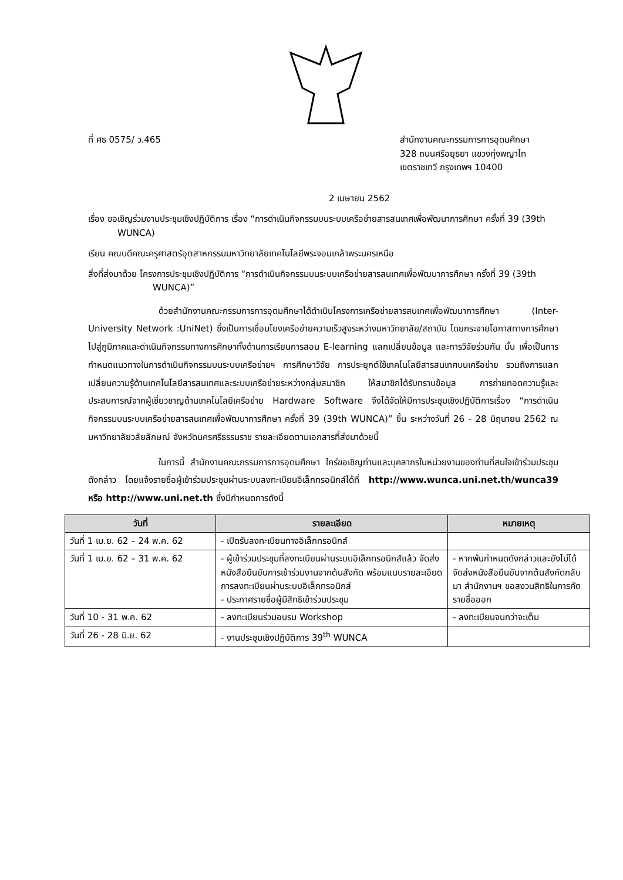ที่ ศธ 0575/ ว.465 สำนักงานคณะกรรมการการอุดมศึกษา
328 ถนนศรีอยุธยา แขวงทุ่งพญาไท
เขตราชเทวี กรุงเทพฯ 10400
2 เมษายน 2562
เรื่อง ขอเชิญร่วมงานประชุมเชิงปฏิบัติการ เรื่อง “การดำเนินกิจกรรมบนระบบเครือข่ายสารสนเทศเพื่อพัฒนาการศึกษา ครั้งที่ 39 (39th WUNCA)
เรียน คณบดีคณะครุศาสตร์อุตสาหกรรมมหาวิทยาลัยเทคโนโลยีพระจอมเกล้าพระนครเหนือ
สิ่งที่ส่งมาด้วย โครงการประชุมเชิงปฏิบัติการ “การดำเนินกิจกรรมบนระบบเครือข่ายสารสนเทศเพื่อพัฒนาการศึกษา ครั้งที่ 39 (39th WUNCA)”
ด้วยสำนักงานคณะกรรมการการอุดมศึกษาได้ดำเนินโครงการเครือข่ายสารสนเทศเพื่อพัฒนาการศึกษา (Inter-University Network :UniNet) ซึ่งเป็นการเชื่อมโยงเครือข่ายความเร็วสูงระหว่างมหาวิทยาลัย/สถาบัน โดยกระจายโอกาสทางการศึกษาไปสู่ภูมิภาคและดำเนินกิจกรรมทางการศึกษาทั้งด้านการเรียนการสอน E-learning แลกเปลี่ยนข้อมูล และการวิจัยร่วมกัน นั้น เพื่อเป็นการกำหนดแนวทางในการดำเนินกิจกรรมบนระบบเครือข่ายฯ การศึกษาวิจัย การประยุกต์ใช้เทคโนโลยีสารสนเทศบนเครือข่าย รวมถึงการแลกเปลี่ยนความรู้ด้านเทคโนโลยีสารสนเทศและระบบเครือข่ายระหว่างกลุ่มสมาชิก ให้สมาชิกได้รับทราบข้อมูล การถ่ายทอดความรู้และประสบการณ์จากผู้เชี่ยวชาญด้านเทคโนโลยีเครือข่าย Hardware Software จึงได้จัดให้มีการประชุมเชิงปฏิบัติการเรื่อง “การดำเนินกิจกรรมบนระบบเครือข่ายสารสนเทศเพื่อพัฒนาการศึกษา ครั้งที่ 39 (39th WUNCA)” ขึ้น ระหว่างวันที่ 26 - 28 มิถุนายน 2562 ณ มหาวิทยาลัยวลัยลักษณ์ จังหวัดนครศรีธรรมราช รายละเอียดตามเอกสารที่ส่งมาด้วยนี้
ในการนี้ สำนักงานคณะกรรมการการอุดมศึกษา ใคร่ขอเชิญท่านและบุคลากรในหน่วยงานของท่านที่สนใจเข้าร่วมประชุมดังกล่าว โดยแจ้งรายชื่อผู้เข้าร่วมประชุมผ่านระบบลงทะเบียนอิเล็กทรอนิกส์ได้ที่ http://www.wunca.uni.net.th/wunca39 หรือ http://www.uni.net.th ซึ่งมีกำหนดการดังนี้
| วันที่ | รายละเอียด | หมายเหตุ |
| --- | --- | --- |
| วันที่ 1 เม.ย. 62 – 24 พ.ค. 62 | - เปิดรับลงทะเบียนทางอิเล็กทรอนิกส์ | |
| วันที่ 1 เม.ย. 62 – 31 พ.ค. 62 | - ผู้เข้าร่วมประชุมที่ลงทะเบียนผ่านระบบอิเล็กทรอนิกส์แล้ว จัดส่งหนังสือยืนยันการเข้าร่วมงานจากต้นสังกัด พร้อมแนบรายละเอียดการลงทะเบียนผ่านระบบอิเล็กทรอนิกส์ - ประกาศรายชื่อผู้มีสิทธิเข้าร่วมประชุม | - หากพ้นกำหนดดังกล่าวและยังไม่ได้จัดส่งหนังสือยืนยันจากต้นสังกัดกลับมา สำนักงานฯ ขอสงวนสิทธิในการคัดรายชื่อออก |
| วันที่ 10 - 31 พ.ค. 62 | - ลงทะเบียนร่วมอบรม Workshop | - ลงทะเบียนจนกว่าจะเต็ม |
| วันที่ 26 - 28 มิ.ย. 62 | - งานประชุมเชิงปฏิบัติการ 39<sup>th</sup> WUNCA | |